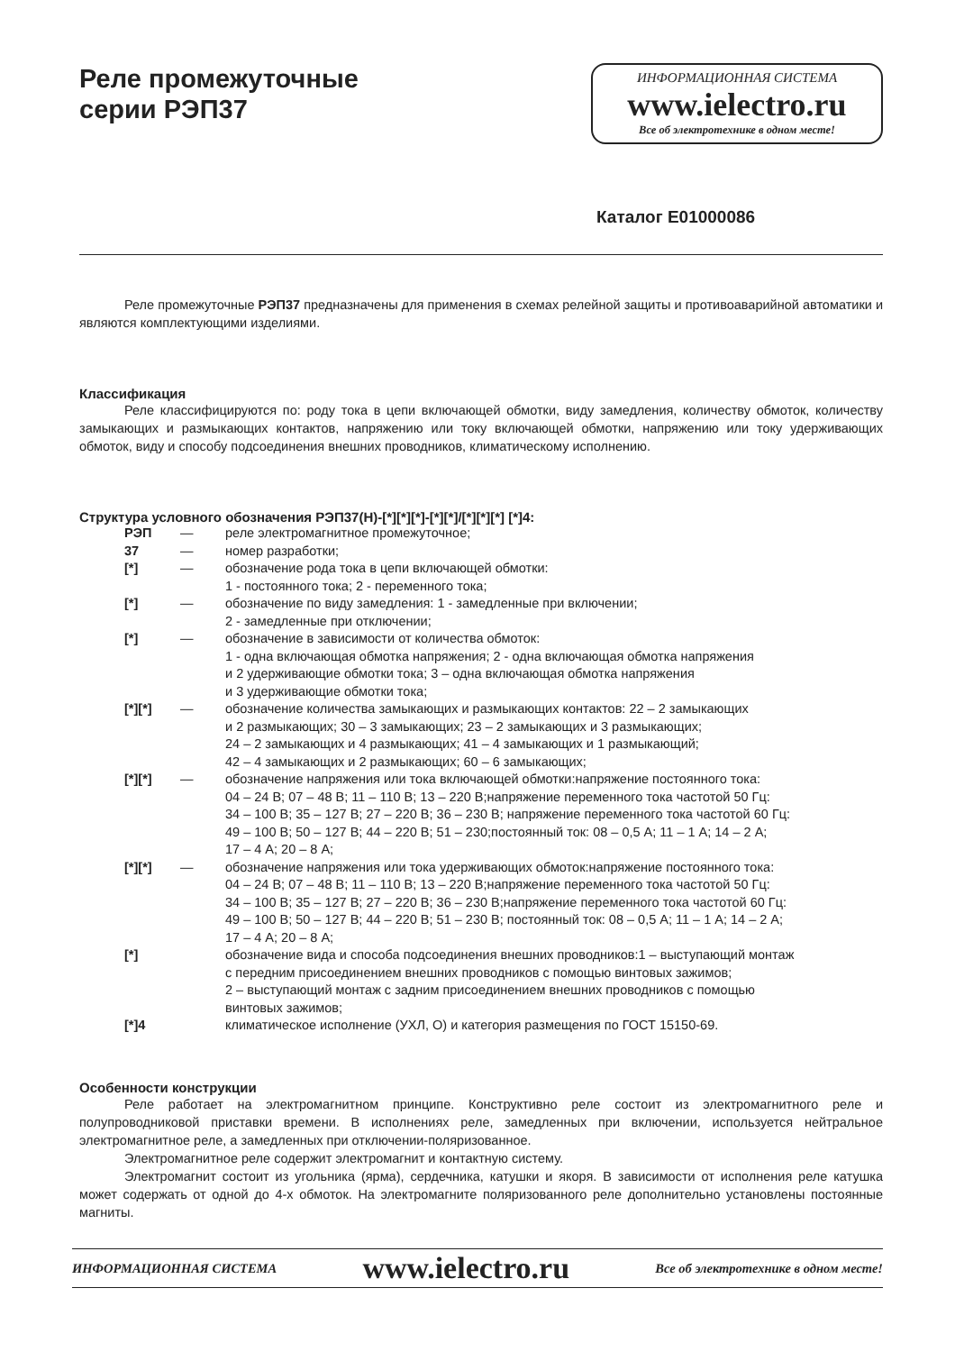Реле промежуточные
серии РЭП37
ИНФОРМАЦИОННАЯ СИСТЕМА
www.ielectro.ru
Все об электротехнике в одном месте!
Каталог E01000086
Реле промежуточные РЭП37 предназначены для применения в схемах релейной защиты и противоаварийной автоматики и являются комплектующими изделиями.
Классификация
Реле классифицируются по: роду тока в цепи включающей обмотки, виду замедления, количеству обмоток, количеству замыкающих и размыкающих контактов, напряжению или току включающей обмотки, напряжению или току удерживающих обмоток, виду и способу подсоединения внешних проводников, климатическому исполнению.
Структура условного обозначения РЭП37(Н)-[*][*][*]-[*][*]/[*][*][*] [*]4:
| РЭП | — | реле электромагнитное промежуточное; |
| 37 | — | номер разработки; |
| [*] | — | обозначение рода тока в цепи включающей обмотки: 1 - постоянного тока; 2 - переменного тока; |
| [*] | — | обозначение по виду замедления: 1 - замедленные при включении; 2 - замедленные при отключении; |
| [*] | — | обозначение в зависимости от количества обмоток: 1 - одна включающая обмотка напряжения; 2 - одна включающая обмотка напряжения и 2 удерживающие обмотки тока; 3 – одна включающая обмотка напряжения и 3 удерживающие обмотки тока; |
| [*][*] | — | обозначение количества замыкающих и размыкающих контактов: 22 – 2 замыкающих и 2 размыкающих; 30 – 3 замыкающих; 23 – 2 замыкающих и 3 размыкающих; 24 – 2 замыкающих и 4 размыкающих; 41 – 4 замыкающих и 1 размыкающий; 42 – 4 замыкающих и 2 размыкающих; 60 – 6 замыкающих; |
| [*][*] | — | обозначение напряжения или тока включающей обмотки:напряжение постоянного тока: 04 – 24 В; 07 – 48 В; 11 – 110 В; 13 – 220 В;напряжение переменного тока частотой 50 Гц: 34 – 100 В; 35 – 127 В; 27 – 220 В; 36 – 230 В; напряжение переменного тока частотой 60 Гц: 49 – 100 В; 50 – 127 В; 44 – 220 В; 51 – 230;постоянный ток: 08 – 0,5 А; 11 – 1 А; 14 – 2 А; 17 – 4 А; 20 – 8 А; |
| [*][*] | — | обозначение напряжения или тока удерживающих обмоток:напряжение постоянного тока: 04 – 24 В; 07 – 48 В; 11 – 110 В; 13 – 220 В;напряжение переменного тока частотой 50 Гц: 34 – 100 В; 35 – 127 В; 27 – 220 В; 36 – 230 В;напряжение переменного тока частотой 60 Гц: 49 – 100 В; 50 – 127 В; 44 – 220 В; 51 – 230 В; постоянный ток: 08 – 0,5 А; 11 – 1 А; 14 – 2 А; 17 – 4 А; 20 – 8 А; |
| [*] | | обозначение вида и способа подсоединения внешних проводников:1 – выступающий монтаж с передним присоединением внешних проводников с помощью винтовых зажимов; 2 – выступающий монтаж с задним присоединением внешних проводников с помощью винтовых зажимов; |
| [*]4 | | климатическое исполнение (УХЛ, О) и категория размещения по ГОСТ 15150-69. |
Особенности конструкции
Реле работает на электромагнитном принципе. Конструктивно реле состоит из электромагнитного реле и полупроводниковой приставки времени. В исполнениях реле, замедленных при включении, используется нейтральное электромагнитное реле, а замедленных при отключении-поляризованное.
Электромагнитное реле содержит электромагнит и контактную систему.
Электромагнит состоит из угольника (ярма), сердечника, катушки и якоря. В зависимости от исполнения реле катушка может содержать от одной до 4-х обмоток. На электромагните поляризованного реле дополнительно установлены постоянные магниты.
ИНФОРМАЦИОННАЯ СИСТЕМА www.ielectro.ru Все об электротехнике в одном месте!